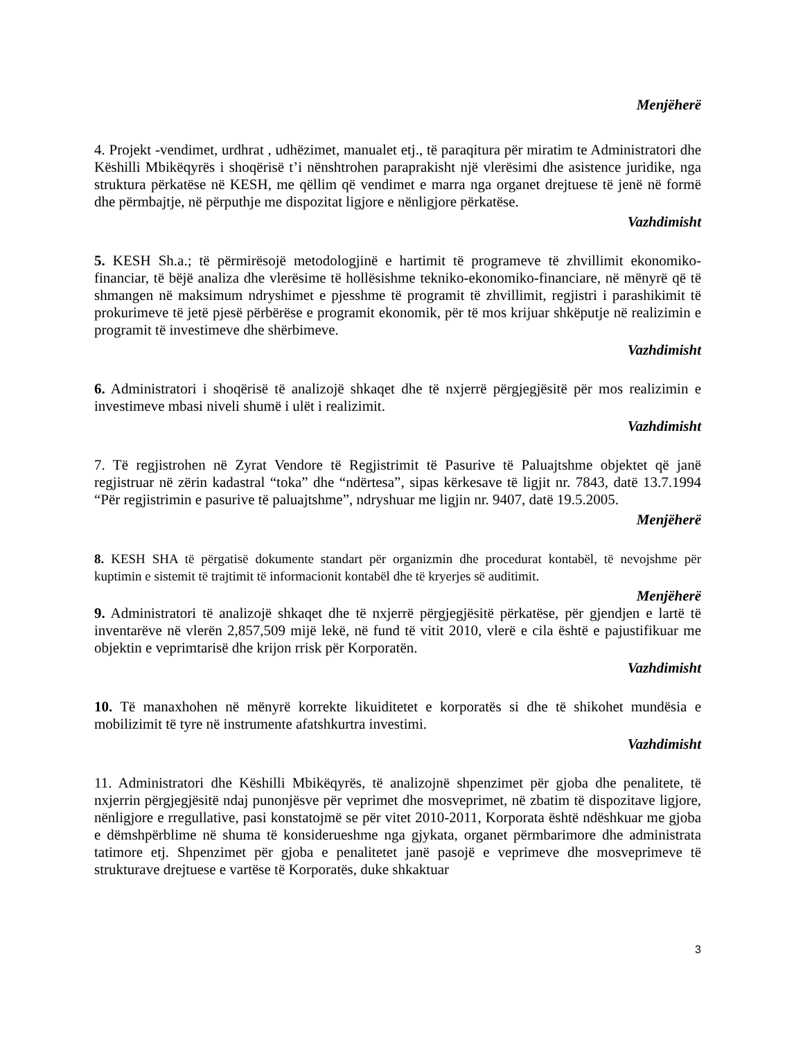Menjëherë
4. Projekt -vendimet, urdhrat , udhëzimet, manualet etj., të paraqitura për miratim te Administratori dhe Këshilli Mbikëqyrës i shoqërisë t’i nënshtrohen paraprakisht një vlerësimi dhe asistence juridike, nga struktura përkatëse në KESH, me qëllim që vendimet e marra nga organet drejtuese të jenë në formë dhe përmbajtje, në përputhje me dispozitat ligjore e nënligjore përkatëse.
Vazhdimisht
5. KESH Sh.a.; të përmirësojë metodologjinë e hartimit të programeve të zhvillimit ekonomiko-financiar, të bëjë analiza dhe vlerësime të hollësishme tekniko-ekonomiko-financiare, në mënyrë që të shmangen në maksimum ndryshimet e pjesshme të programit të zhvillimit, regjistri i parashikimit të prokurimeve të jetë pjesë përbërëse e programit ekonomik, për të mos krijuar shkëputje në realizimin e programit të investimeve dhe shërbimeve.
Vazhdimisht
6. Administratori i shoqërisë të analizojë shkaqet dhe të nxjerrë përgjegjësitë për mos realizimin e investimeve mbasi niveli shumë i ulët i realizimit.
Vazhdimisht
7. Të regjistrohen në Zyrat Vendore të Regjistrimit të Pasurive të Paluajtshme objektet që janë regjistruar në zërin kadastral “toka” dhe “ndërtesa”, sipas kërkesave të ligjit nr. 7843, datë 13.7.1994 “Për regjistrimin e pasurive të paluajtshme”, ndryshuar me ligjin nr. 9407, datë 19.5.2005.
Menjëherë
8. KESH SHA të përgatisë dokumente standart për organizmin dhe procedurat kontabël, të nevojshme për kuptimin e sistemit të trajtimit të informacionit kontabël dhe të kryerjes së auditimit.
Menjëherë
9. Administratori të analizojë shkaqet dhe të nxjerrë përgjegjësitë përkatëse, për gjendjen e lartë të inventarëve në vlerën 2,857,509 mijë lekë, në fund të vitit 2010, vlerë e cila është e pajustifikuar me objektin e veprimtarisë dhe krijon rrisk për Korporatën.
Vazhdimisht
10. Të manaxhohen në mënyrë korrekte likuiditetet e korporatës si dhe të shikohet mundësia e mobilizimit të tyre në instrumente afatshkurtra investimi.
Vazhdimisht
11. Administratori dhe Këshilli Mbikëqyrës, të analizojnë shpenzimet për gjoba dhe penalitete, të nxjerrin përgjegjësitë ndaj punonjësve për veprimet dhe mosveprimet, në zbatim të dispozitave ligjore, nënligjore e rregullative, pasi konstatojmë se për vitet 2010-2011, Korporata është ndëshkuar me gjoba e dëmshpërblime në shuma të konsiderueshme nga gjykata, organet përmbarimore dhe administrata tatimore etj. Shpenzimet për gjoba e penalitetet janë pasojë e veprimeve dhe mosveprimeve të strukturave drejtuese e vartëse të Korporatës, duke shkaktuar
3